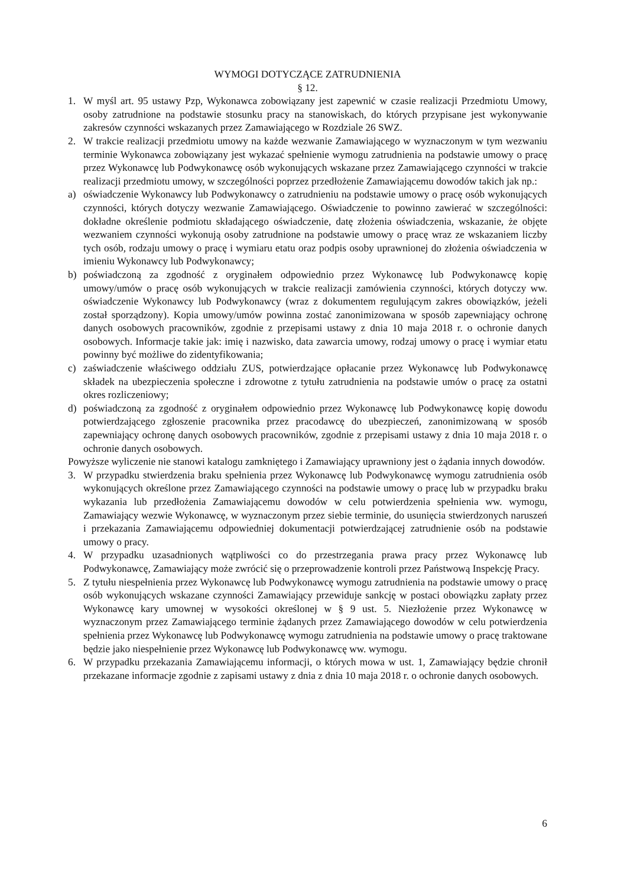WYMOGI DOTYCZĄCE ZATRUDNIENIA
§ 12.
1. W myśl art. 95 ustawy Pzp, Wykonawca zobowiązany jest zapewnić w czasie realizacji Przedmiotu Umowy, osoby zatrudnione na podstawie stosunku pracy na stanowiskach, do których przypisane jest wykonywanie zakresów czynności wskazanych przez Zamawiającego w Rozdziale 26 SWZ.
2. W trakcie realizacji przedmiotu umowy na każde wezwanie Zamawiającego w wyznaczonym w tym wezwaniu terminie Wykonawca zobowiązany jest wykazać spełnienie wymogu zatrudnienia na podstawie umowy o pracę przez Wykonawcę lub Podwykonawcę osób wykonujących wskazane przez Zamawiającego czynności w trakcie realizacji przedmiotu umowy, w szczególności poprzez przedłożenie Zamawiającemu dowodów takich jak np.:
a) oświadczenie Wykonawcy lub Podwykonawcy o zatrudnieniu na podstawie umowy o pracę osób wykonujących czynności, których dotyczy wezwanie Zamawiającego. Oświadczenie to powinno zawierać w szczególności: dokładne określenie podmiotu składającego oświadczenie, datę złożenia oświadczenia, wskazanie, że objęte wezwaniem czynności wykonują osoby zatrudnione na podstawie umowy o pracę wraz ze wskazaniem liczby tych osób, rodzaju umowy o pracę i wymiaru etatu oraz podpis osoby uprawnionej do złożenia oświadczenia w imieniu Wykonawcy lub Podwykonawcy;
b) poświadczoną za zgodność z oryginałem odpowiednio przez Wykonawcę lub Podwykonawcę kopię umowy/umów o pracę osób wykonujących w trakcie realizacji zamówienia czynności, których dotyczy ww. oświadczenie Wykonawcy lub Podwykonawcy (wraz z dokumentem regulującym zakres obowiązków, jeżeli został sporządzony). Kopia umowy/umów powinna zostać zanonimizowana w sposób zapewniający ochronę danych osobowych pracowników, zgodnie z przepisami ustawy z dnia 10 maja 2018 r. o ochronie danych osobowych. Informacje takie jak: imię i nazwisko, data zawarcia umowy, rodzaj umowy o pracę i wymiar etatu powinny być możliwe do zidentyfikowania;
c) zaświadczenie właściwego oddziału ZUS, potwierdzające opłacanie przez Wykonawcę lub Podwykonawcę składek na ubezpieczenia społeczne i zdrowotne z tytułu zatrudnienia na podstawie umów o pracę za ostatni okres rozliczeniowy;
d) poświadczoną za zgodność z oryginałem odpowiednio przez Wykonawcę lub Podwykonawcę kopię dowodu potwierdzającego zgłoszenie pracownika przez pracodawcę do ubezpieczeń, zanonimizowaną w sposób zapewniający ochronę danych osobowych pracowników, zgodnie z przepisami ustawy z dnia 10 maja 2018 r. o ochronie danych osobowych.
Powyższe wyliczenie nie stanowi katalogu zamkniętego i Zamawiający uprawniony jest o żądania innych dowodów.
3. W przypadku stwierdzenia braku spełnienia przez Wykonawcę lub Podwykonawcę wymogu zatrudnienia osób wykonujących określone przez Zamawiającego czynności na podstawie umowy o pracę lub w przypadku braku wykazania lub przedłożenia Zamawiającemu dowodów w celu potwierdzenia spełnienia ww. wymogu, Zamawiający wezwie Wykonawcę, w wyznaczonym przez siebie terminie, do usunięcia stwierdzonych naruszeń i przekazania Zamawiającemu odpowiedniej dokumentacji potwierdzającej zatrudnienie osób na podstawie umowy o pracy.
4. W przypadku uzasadnionych wątpliwości co do przestrzegania prawa pracy przez Wykonawcę lub Podwykonawcę, Zamawiający może zwrócić się o przeprowadzenie kontroli przez Państwową Inspekcję Pracy.
5. Z tytułu niespełnienia przez Wykonawcę lub Podwykonawcę wymogu zatrudnienia na podstawie umowy o pracę osób wykonujących wskazane czynności Zamawiający przewiduje sankcję w postaci obowiązku zapłaty przez Wykonawcę kary umownej w wysokości określonej w § 9 ust. 5. Niezłożenie przez Wykonawcę w wyznaczonym przez Zamawiającego terminie żądanych przez Zamawiającego dowodów w celu potwierdzenia spełnienia przez Wykonawcę lub Podwykonawcę wymogu zatrudnienia na podstawie umowy o pracę traktowane będzie jako niespełnienie przez Wykonawcę lub Podwykonawcę ww. wymogu.
6. W przypadku przekazania Zamawiającemu informacji, o których mowa w ust. 1, Zamawiający będzie chronił przekazane informacje zgodnie z zapisami ustawy z dnia z dnia 10 maja 2018 r. o ochronie danych osobowych.
6